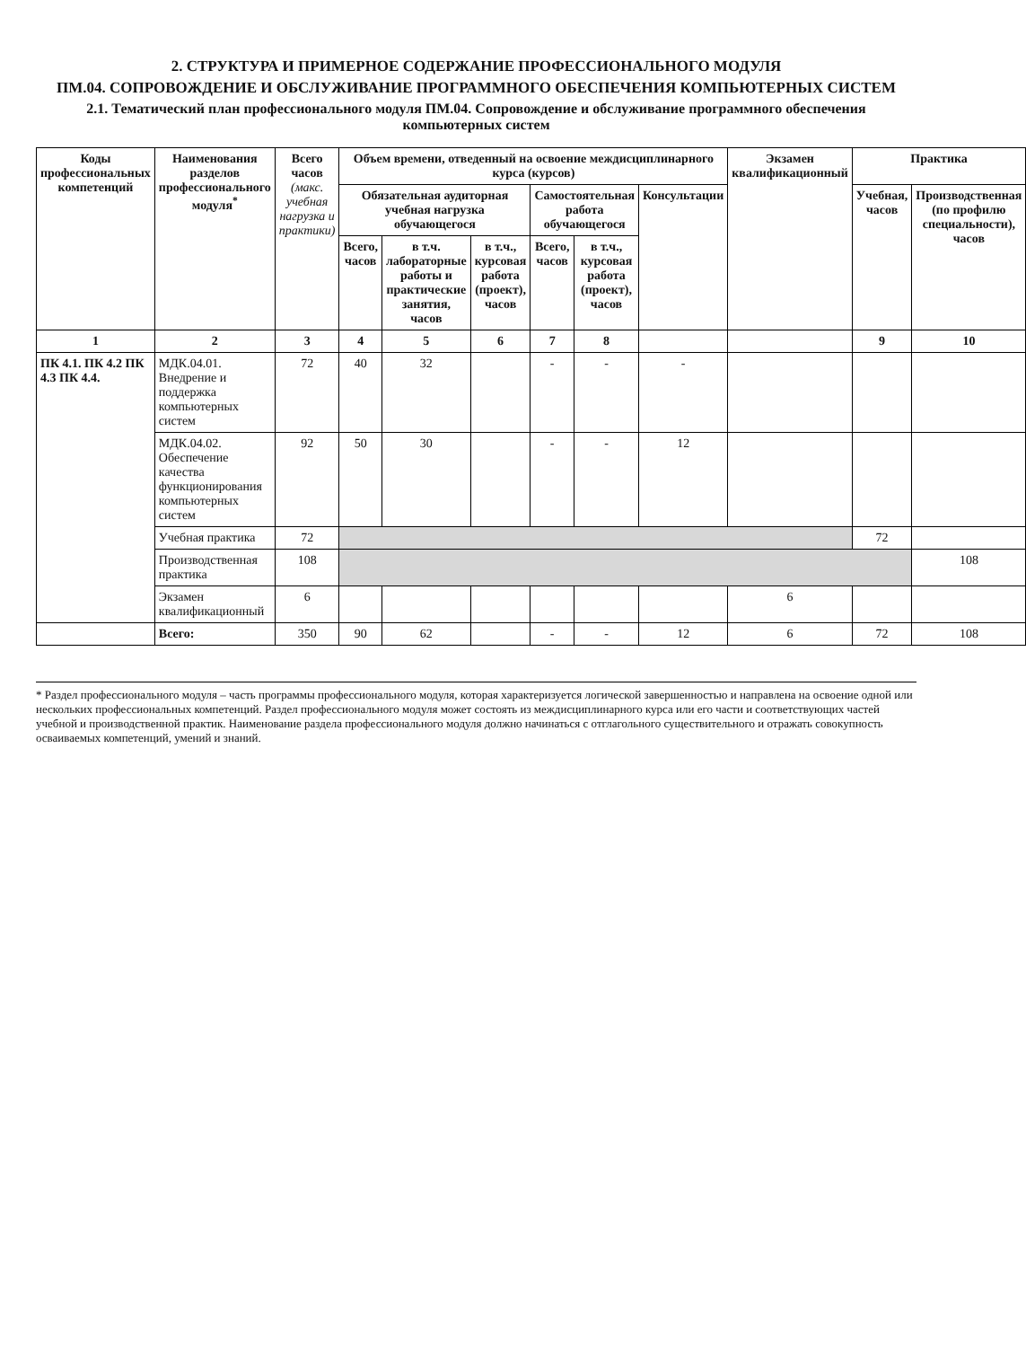2. СТРУКТУРА И ПРИМЕРНОЕ СОДЕРЖАНИЕ ПРОФЕССИОНАЛЬНОГО МОДУЛЯ
ПМ.04. СОПРОВОЖДЕНИЕ И ОБСЛУЖИВАНИЕ ПРОГРАММНОГО ОБЕСПЕЧЕНИЯ КОМПЬЮТЕРНЫХ СИСТЕМ
2.1. Тематический план профессионального модуля ПМ.04. Сопровождение и обслуживание программного обеспечения компьютерных систем
| Коды профессиональных компетенций | Наименования разделов профессионального модуля<sup>*</sup> | Всего часов (макс. учебная нагрузка и практики) | Объем времени, отведенный на освоение междисциплинарного курса (курсов) | | | | | | Экзамен квалификационный | Практика | |
| --- | --- | --- | --- | --- | --- | --- | --- | --- | --- | --- | --- |
| | | | Обязательная аудиторная учебная нагрузка обучающегося | | | Самостоятельная работа обучающегося | | Консультации | | Учебная, часов | Производственная (по профилю специальности), часов |
| | | | Всего, часов | в т.ч. лабораторные работы и практические занятия, часов | в т.ч., курсовая работа (проект), часов | Всего, часов | в т.ч., курсовая работа (проект), часов | | | | |
| 1 | 2 | 3 | 4 | 5 | 6 | 7 | 8 | | | 9 | 10 |
| ПК 4.1. ПК 4.2 ПК 4.3 ПК 4.4. | МДК.04.01. Внедрение и поддержка компьютерных систем | 72 | 40 | 32 | | - | - | - | | | |
| | МДК.04.02. Обеспечение качества функционирования компьютерных систем | 92 | 50 | 30 | | - | - | 12 | | | |
| | Учебная практика | 72 | | | | | | | | 72 | |
| | Производственная практика | 108 | | | | | | | | | 108 |
| | Экзамен квалификационный | 6 | | | | | | | 6 | | |
| | Всего: | 350 | 90 | 62 | | - | - | 12 | 6 | 72 | 108 |
* Раздел профессионального модуля – часть программы профессионального модуля, которая характеризуется логической завершенностью и направлена на освоение одной или нескольких профессиональных компетенций. Раздел профессионального модуля может состоять из междисциплинарного курса или его части и соответствующих частей учебной и производственной практик. Наименование раздела профессионального модуля должно начинаться с отглагольного существительного и отражать совокупность осваиваемых компетенций, умений и знаний.